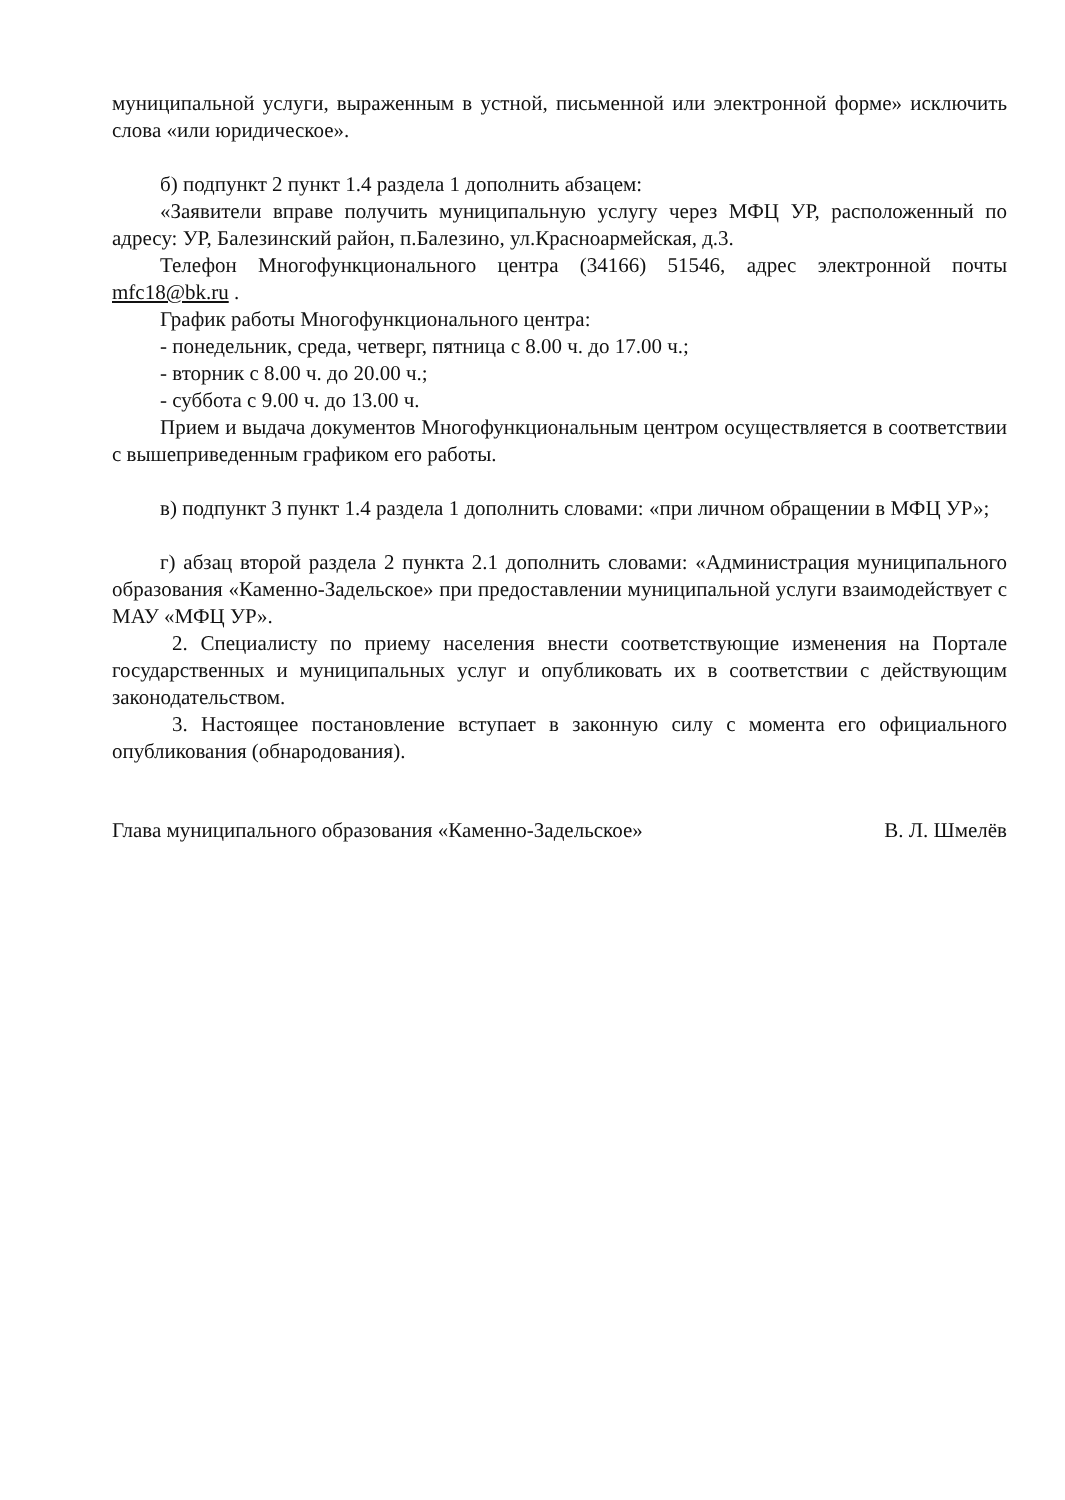муниципальной услуги, выраженным в устной, письменной или электронной форме» исключить слова «или юридическое».
б) подпункт 2 пункт 1.4 раздела 1 дополнить абзацем:
«Заявители вправе получить муниципальную услугу через МФЦ УР, расположенный по адресу: УР, Балезинский район, п.Балезино, ул.Красноармейская, д.3.
Телефон Многофункционального центра (34166) 51546, адрес электронной почты mfc18@bk.ru .
График работы Многофункционального центра:
- понедельник, среда, четверг, пятница с 8.00 ч. до 17.00 ч.;
- вторник с 8.00 ч. до 20.00 ч.;
- суббота с 9.00 ч. до 13.00 ч.
Прием и выдача документов Многофункциональным центром осуществляется в соответствии с вышеприведенным графиком его работы.
в) подпункт 3 пункт 1.4 раздела 1 дополнить словами: «при личном обращении в МФЦ УР»;
г) абзац второй раздела 2 пункта 2.1 дополнить словами: «Администрация муниципального образования «Каменно-Задельское» при предоставлении муниципальной услуги взаимодействует с МАУ «МФЦ УР».
2. Специалисту по приему населения внести соответствующие изменения на Портале государственных и муниципальных услуг и опубликовать их в соответствии с действующим законодательством.
3. Настоящее постановление вступает в законную силу с момента его официального опубликования (обнародования).
Глава муниципального образования «Каменно-Задельское» В. Л. Шмелёв